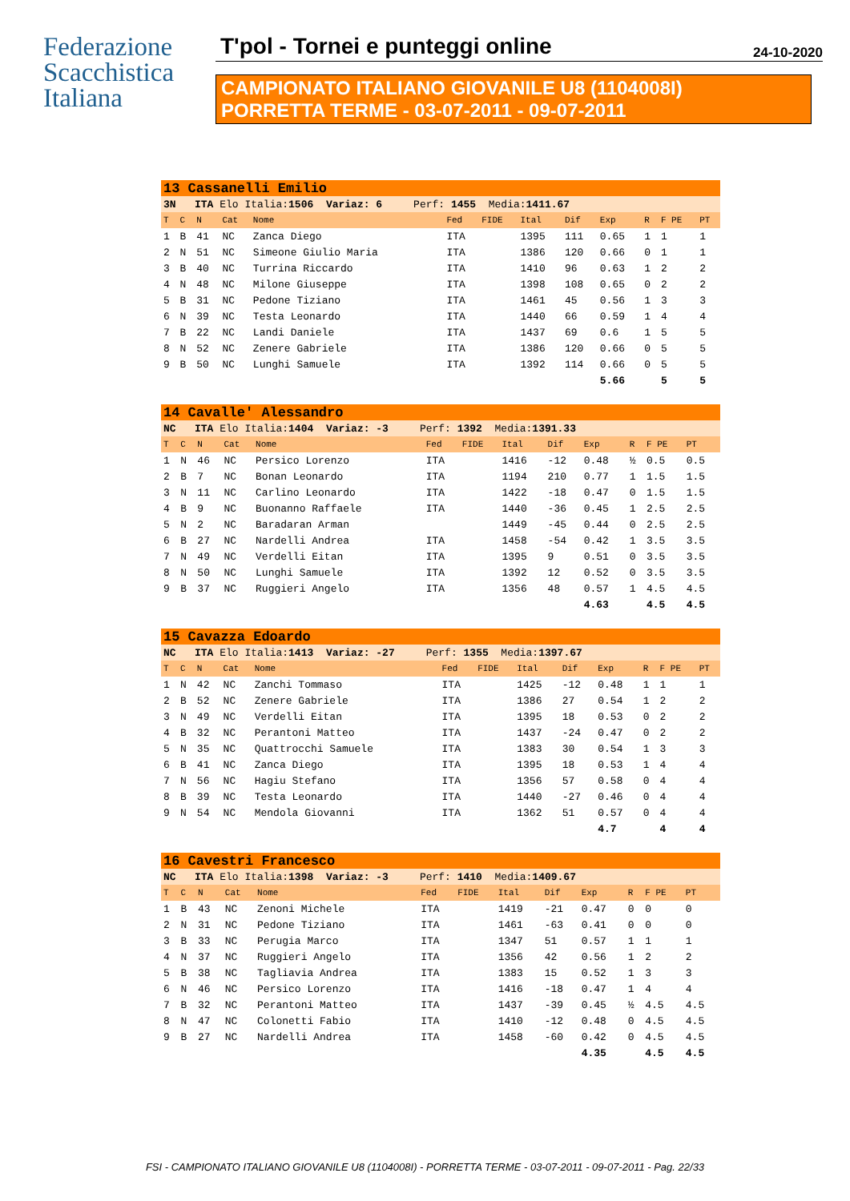Federazione
Scacchistica
Italiana
T'pol - Tornei e punteggi online 24-10-2020
CAMPIONATO ITALIANO GIOVANILE U8 (1104008I)
PORRETTA TERME - 03-07-2011 - 09-07-2011
| 13 Cassanelli Emilio | | | | | | | | | | | | |
| 3N ITA Elo Italia: 1506 Variaz: 6 Perf: 1455 Media: 1411.67 | | | | | | | | | | | | |
| T | C | N | Cat | Nome | Fed | FIDE | Ital | Dif | Exp | R | F PE | PT |
| 1 | B | 41 | NC | Zanca Diego | ITA | | 1395 | 111 | 0.65 | 1 | 1 | 1 |
| 2 | N | 51 | NC | Simeone Giulio Maria | ITA | | 1386 | 120 | 0.66 | 0 | 1 | 1 |
| 3 | B | 40 | NC | Turrina Riccardo | ITA | | 1410 | 96 | 0.63 | 1 | 2 | 2 |
| 4 | N | 48 | NC | Milone Giuseppe | ITA | | 1398 | 108 | 0.65 | 0 | 2 | 2 |
| 5 | B | 31 | NC | Pedone Tiziano | ITA | | 1461 | 45 | 0.56 | 1 | 3 | 3 |
| 6 | N | 39 | NC | Testa Leonardo | ITA | | 1440 | 66 | 0.59 | 1 | 4 | 4 |
| 7 | B | 22 | NC | Landi Daniele | ITA | | 1437 | 69 | 0.6 | 1 | 5 | 5 |
| 8 | N | 52 | NC | Zenere Gabriele | ITA | | 1386 | 120 | 0.66 | 0 | 5 | 5 |
| 9 | B | 50 | NC | Lunghi Samuele | ITA | | 1392 | 114 | 0.66 | 0 | 5 | 5 |
| | | | | | | | | | 5.66 | | 5 | 5 |
| 14 Cavalle' Alessandro | | | | | | | | | | | | |
| NC ITA Elo Italia: 1404 Variaz: -3 Perf: 1392 Media: 1391.33 | | | | | | | | | | | | |
| T | C | N | Cat | Nome | Fed | FIDE | Ital | Dif | Exp | R | F PE | PT |
| 1 | N | 46 | NC | Persico Lorenzo | ITA | | 1416 | -12 | 0.48 | ½ | 0.5 | 0.5 |
| 2 | B | 7 | NC | Bonan Leonardo | ITA | | 1194 | 210 | 0.77 | 1 | 1.5 | 1.5 |
| 3 | N | 11 | NC | Carlino Leonardo | ITA | | 1422 | -18 | 0.47 | 0 | 1.5 | 1.5 |
| 4 | B | 9 | NC | Buonanno Raffaele | ITA | | 1440 | -36 | 0.45 | 1 | 2.5 | 2.5 |
| 5 | N | 2 | NC | Baradaran Arman | | | 1449 | -45 | 0.44 | 0 | 2.5 | 2.5 |
| 6 | B | 27 | NC | Nardelli Andrea | ITA | | 1458 | -54 | 0.42 | 1 | 3.5 | 3.5 |
| 7 | N | 49 | NC | Verdelli Eitan | ITA | | 1395 | 9 | 0.51 | 0 | 3.5 | 3.5 |
| 8 | N | 50 | NC | Lunghi Samuele | ITA | | 1392 | 12 | 0.52 | 0 | 3.5 | 3.5 |
| 9 | B | 37 | NC | Ruggieri Angelo | ITA | | 1356 | 48 | 0.57 | 1 | 4.5 | 4.5 |
| | | | | | | | | | 4.63 | | 4.5 | 4.5 |
| 15 Cavazza Edoardo | | | | | | | | | | | | |
| NC ITA Elo Italia: 1413 Variaz: -27 Perf: 1355 Media: 1397.67 | | | | | | | | | | | | |
| T | C | N | Cat | Nome | Fed | FIDE | Ital | Dif | Exp | R | F PE | PT |
| 1 | N | 42 | NC | Zanchi Tommaso | ITA | | 1425 | -12 | 0.48 | 1 | 1 | 1 |
| 2 | B | 52 | NC | Zenere Gabriele | ITA | | 1386 | 27 | 0.54 | 1 | 2 | 2 |
| 3 | N | 49 | NC | Verdelli Eitan | ITA | | 1395 | 18 | 0.53 | 0 | 2 | 2 |
| 4 | B | 32 | NC | Perantoni Matteo | ITA | | 1437 | -24 | 0.47 | 0 | 2 | 2 |
| 5 | N | 35 | NC | Quattrocchi Samuele | ITA | | 1383 | 30 | 0.54 | 1 | 3 | 3 |
| 6 | B | 41 | NC | Zanca Diego | ITA | | 1395 | 18 | 0.53 | 1 | 4 | 4 |
| 7 | N | 56 | NC | Hagiu Stefano | ITA | | 1356 | 57 | 0.58 | 0 | 4 | 4 |
| 8 | B | 39 | NC | Testa Leonardo | ITA | | 1440 | -27 | 0.46 | 0 | 4 | 4 |
| 9 | N | 54 | NC | Mendola Giovanni | ITA | | 1362 | 51 | 0.57 | 0 | 4 | 4 |
| | | | | | | | | | 4.7 | | 4 | 4 |
| 16 Cavestri Francesco | | | | | | | | | | | | |
| NC ITA Elo Italia: 1398 Variaz: -3 Perf: 1410 Media: 1409.67 | | | | | | | | | | | | |
| T | C | N | Cat | Nome | Fed | FIDE | Ital | Dif | Exp | R | F PE | PT |
| 1 | B | 43 | NC | Zenoni Michele | ITA | | 1419 | -21 | 0.47 | 0 | 0 | 0 |
| 2 | N | 31 | NC | Pedone Tiziano | ITA | | 1461 | -63 | 0.41 | 0 | 0 | 0 |
| 3 | B | 33 | NC | Perugia Marco | ITA | | 1347 | 51 | 0.57 | 1 | 1 | 1 |
| 4 | N | 37 | NC | Ruggieri Angelo | ITA | | 1356 | 42 | 0.56 | 1 | 2 | 2 |
| 5 | B | 38 | NC | Tagliavia Andrea | ITA | | 1383 | 15 | 0.52 | 1 | 3 | 3 |
| 6 | N | 46 | NC | Persico Lorenzo | ITA | | 1416 | -18 | 0.47 | 1 | 4 | 4 |
| 7 | B | 32 | NC | Perantoni Matteo | ITA | | 1437 | -39 | 0.45 | ½ | 4.5 | 4.5 |
| 8 | N | 47 | NC | Colonetti Fabio | ITA | | 1410 | -12 | 0.48 | 0 | 4.5 | 4.5 |
| 9 | B | 27 | NC | Nardelli Andrea | ITA | | 1458 | -60 | 0.42 | 0 | 4.5 | 4.5 |
| | | | | | | | | | 4.35 | | 4.5 | 4.5 |
FSI - CAMPIONATO ITALIANO GIOVANILE U8 (1104008I) - PORRETTA TERME - 03-07-2011 - 09-07-2011 - Pag. 22/33